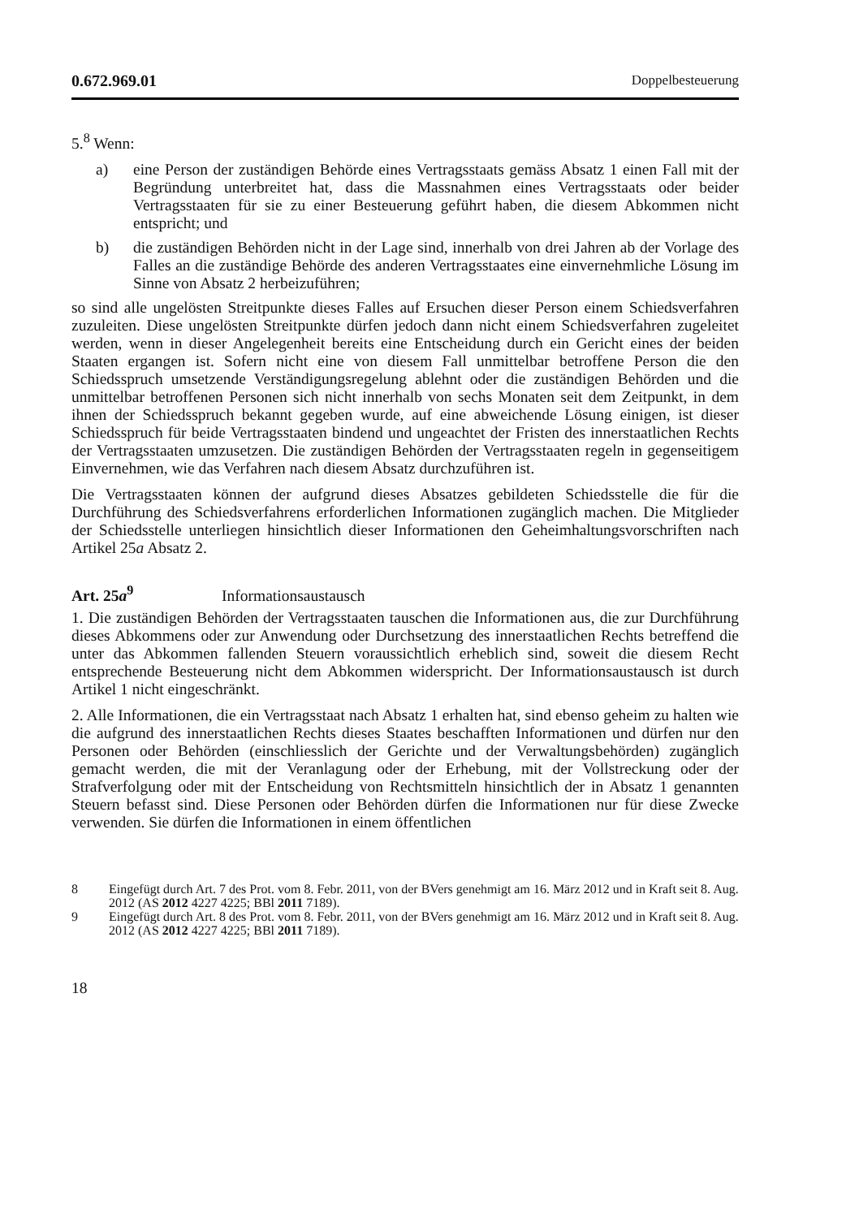0.672.969.01 Doppelbesteuerung
5.<sup>8</sup> Wenn:
a) eine Person der zuständigen Behörde eines Vertragsstaats gemäss Absatz 1 einen Fall mit der Begründung unterbreitet hat, dass die Massnahmen eines Vertragsstaats oder beider Vertragsstaaten für sie zu einer Besteuerung geführt haben, die diesem Abkommen nicht entspricht; und
b) die zuständigen Behörden nicht in der Lage sind, innerhalb von drei Jahren ab der Vorlage des Falles an die zuständige Behörde des anderen Vertragsstaates eine einvernehmliche Lösung im Sinne von Absatz 2 herbeizuführen;
so sind alle ungelösten Streitpunkte dieses Falles auf Ersuchen dieser Person einem Schiedsverfahren zuzuleiten. Diese ungelösten Streitpunkte dürfen jedoch dann nicht einem Schiedsverfahren zugeleitet werden, wenn in dieser Angelegenheit bereits eine Entscheidung durch ein Gericht eines der beiden Staaten ergangen ist. Sofern nicht eine von diesem Fall unmittelbar betroffene Person die den Schiedsspruch umsetzende Verständigungsregelung ablehnt oder die zuständigen Behörden und die unmittelbar betroffenen Personen sich nicht innerhalb von sechs Monaten seit dem Zeitpunkt, in dem ihnen der Schiedsspruch bekannt gegeben wurde, auf eine abweichende Lösung einigen, ist dieser Schiedsspruch für beide Vertragsstaaten bindend und ungeachtet der Fristen des innerstaatlichen Rechts der Vertragsstaaten umzusetzen. Die zuständigen Behörden der Vertragsstaaten regeln in gegenseitigem Einvernehmen, wie das Verfahren nach diesem Absatz durchzuführen ist.
Die Vertragsstaaten können der aufgrund dieses Absatzes gebildeten Schiedsstelle die für die Durchführung des Schiedsverfahrens erforderlichen Informationen zugänglich machen. Die Mitglieder der Schiedsstelle unterliegen hinsichtlich dieser Informationen den Geheimhaltungsvorschriften nach Artikel 25a Absatz 2.
Art. 25a<sup>9</sup> Informationsaustausch
1. Die zuständigen Behörden der Vertragsstaaten tauschen die Informationen aus, die zur Durchführung dieses Abkommens oder zur Anwendung oder Durchsetzung des innerstaatlichen Rechts betreffend die unter das Abkommen fallenden Steuern voraussichtlich erheblich sind, soweit die diesem Recht entsprechende Besteuerung nicht dem Abkommen widerspricht. Der Informationsaustausch ist durch Artikel 1 nicht eingeschränkt.
2. Alle Informationen, die ein Vertragsstaat nach Absatz 1 erhalten hat, sind ebenso geheim zu halten wie die aufgrund des innerstaatlichen Rechts dieses Staates beschafften Informationen und dürfen nur den Personen oder Behörden (einschliesslich der Gerichte und der Verwaltungsbehörden) zugänglich gemacht werden, die mit der Veranlagung oder der Erhebung, mit der Vollstreckung oder der Strafverfolgung oder mit der Entscheidung von Rechtsmitteln hinsichtlich der in Absatz 1 genannten Steuern befasst sind. Diese Personen oder Behörden dürfen die Informationen nur für diese Zwecke verwenden. Sie dürfen die Informationen in einem öffentlichen
8 Eingefügt durch Art. 7 des Prot. vom 8. Febr. 2011, von der BVers genehmigt am 16. März 2012 und in Kraft seit 8. Aug. 2012 (AS 2012 4227 4225; BBl 2011 7189).
9 Eingefügt durch Art. 8 des Prot. vom 8. Febr. 2011, von der BVers genehmigt am 16. März 2012 und in Kraft seit 8. Aug. 2012 (AS 2012 4227 4225; BBl 2011 7189).
18